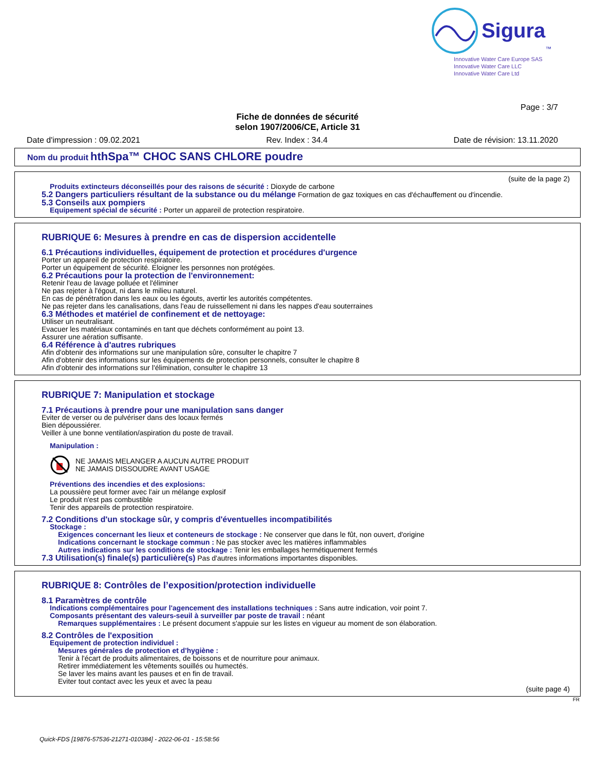Sigura<sup>™</sup>
Innovative Water Care Europe SAS
Innovative Water Care LLC
Innovative Water Care Ltd
Page : 3/7
Fiche de données de sécurité
selon 1907/2006/CE, Article 31
Date d'impression : 09.02.2021 Rev. Index : 34.4 Date de révision: 13.11.2020
Nom du produit hthSpa™ CHOC SANS CHLORE poudre
(suite de la page 2)
Produits extincteurs déconseillés pour des raisons de sécurité : Dioxyde de carbone
5.2 Dangers particuliers résultant de la substance ou du mélange Formation de gaz toxiques en cas d'échauffement ou d'incendie.
5.3 Conseils aux pompiers
Equipement spécial de sécurité : Porter un appareil de protection respiratoire.
RUBRIQUE 6: Mesures à prendre en cas de dispersion accidentelle
6.1 Précautions individuelles, équipement de protection et procédures d'urgence
Porter un appareil de protection respiratoire.
Porter un équipement de sécurité. Eloigner les personnes non protégées.
6.2 Précautions pour la protection de l'environnement:
Retenir l'eau de lavage polluée et l'éliminer
Ne pas rejeter à l'égout, ni dans le milieu naturel.
En cas de pénétration dans les eaux ou les égouts, avertir les autorités compétentes.
Ne pas rejeter dans les canalisations, dans l'eau de ruissellement ni dans les nappes d'eau souterraines
6.3 Méthodes et matériel de confinement et de nettoyage:
Utiliser un neutralisant.
Evacuer les matériaux contaminés en tant que déchets conformément au point 13.
Assurer une aération suffisante.
6.4 Référence à d'autres rubriques
Afin d'obtenir des informations sur une manipulation sûre, consulter le chapitre 7
Afin d'obtenir des informations sur les équipements de protection personnels, consulter le chapitre 8
Afin d'obtenir des informations sur l'élimination, consulter le chapitre 13
RUBRIQUE 7: Manipulation et stockage
7.1 Précautions à prendre pour une manipulation sans danger
Eviter de verser ou de pulvériser dans des locaux fermés
Bien dépoussiérer.
Veiller à une bonne ventilation/aspiration du poste de travail.
Manipulation :
NE JAMAIS MELANGER A AUCUN AUTRE PRODUIT
NE JAMAIS DISSOUDRE AVANT USAGE
Préventions des incendies et des explosions:
La poussière peut former avec l'air un mélange explosif
Le produit n'est pas combustible
Tenir des appareils de protection respiratoire.
7.2 Conditions d'un stockage sûr, y compris d'éventuelles incompatibilités
Stockage :
Exigences concernant les lieux et conteneurs de stockage : Ne conserver que dans le fût, non ouvert, d'origine
Indications concernant le stockage commun : Ne pas stocker avec les matières inflammables
Autres indications sur les conditions de stockage : Tenir les emballages hermétiquement fermés
7.3 Utilisation(s) finale(s) particulière(s) Pas d'autres informations importantes disponibles.
RUBRIQUE 8: Contrôles de l’exposition/protection individuelle
8.1 Paramètres de contrôle
Indications complémentaires pour l'agencement des installations techniques : Sans autre indication, voir point 7.
Composants présentant des valeurs-seuil à surveiller par poste de travail : néant
Remarques supplémentaires : Le présent document s'appuie sur les listes en vigueur au moment de son élaboration.
8.2 Contrôles de l'exposition
Equipement de protection individuel :
Mesures générales de protection et d'hygiène :
Tenir à l'écart de produits alimentaires, de boissons et de nourriture pour animaux.
Retirer immédiatement les vêtements souillés ou humectés.
Se laver les mains avant les pauses et en fin de travail.
Eviter tout contact avec les yeux et avec la peau
(suite page 4)
FR
Quick-FDS [19876-57536-21271-010384] - 2022-06-01 - 15:58:56